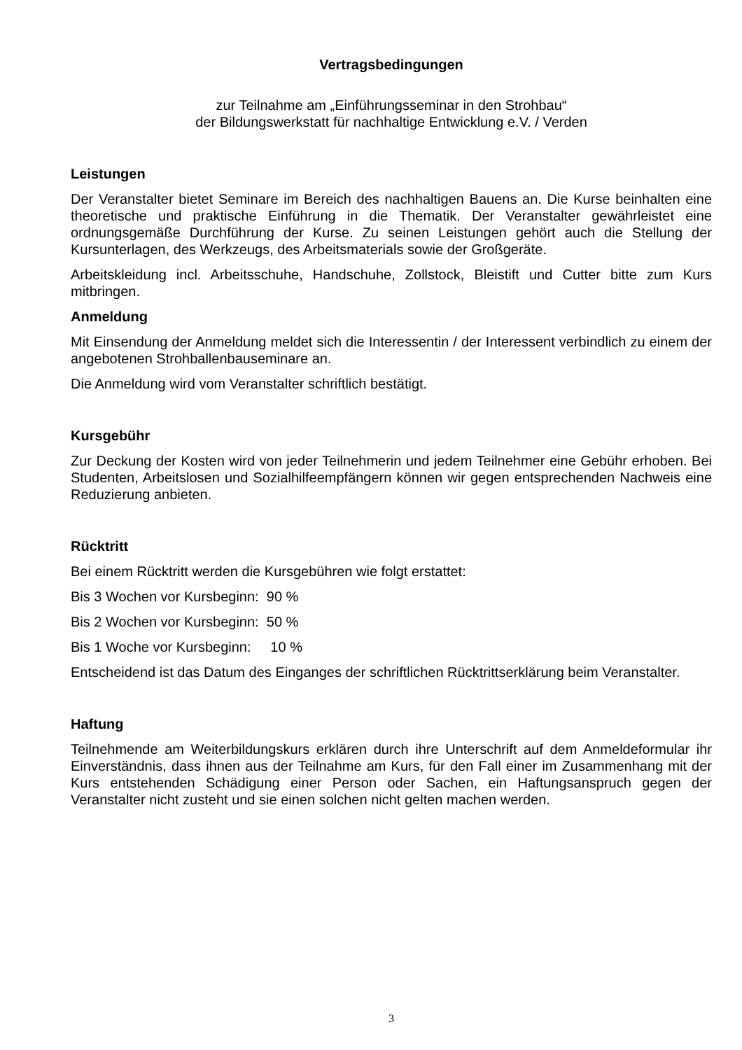Vertragsbedingungen
zur Teilnahme am „Einführungsseminar in den Strohbau“
der Bildungswerkstatt für nachhaltige Entwicklung e.V. / Verden
Leistungen
Der Veranstalter bietet Seminare im Bereich des nachhaltigen Bauens an. Die Kurse beinhalten eine theoretische und praktische Einführung in die Thematik. Der Veranstalter gewährleistet eine ordnungsgemäße Durchführung der Kurse. Zu seinen Leistungen gehört auch die Stellung der Kursunterlagen, des Werkzeugs, des Arbeitsmaterials sowie der Großgeräte.
Arbeitskleidung incl. Arbeitsschuhe, Handschuhe, Zollstock, Bleistift und Cutter bitte zum Kurs mitbringen.
Anmeldung
Mit Einsendung der Anmeldung meldet sich die Interessentin / der Interessent verbindlich zu einem der angebotenen Strohballenbauseminare an.
Die Anmeldung wird vom Veranstalter schriftlich bestätigt.
Kursgebühr
Zur Deckung der Kosten wird von jeder Teilnehmerin und jedem Teilnehmer eine Gebühr erhoben. Bei Studenten, Arbeitslosen und Sozialhilfeempfängern können wir gegen entsprechenden Nachweis eine Reduzierung anbieten.
Rücktritt
Bei einem Rücktritt werden die Kursgebühren wie folgt erstattet:
Bis 3 Wochen vor Kursbeginn: 90 %
Bis 2 Wochen vor Kursbeginn: 50 %
Bis 1 Woche vor Kursbeginn: 10 %
Entscheidend ist das Datum des Einganges der schriftlichen Rücktrittserklärung beim Veranstalter.
Haftung
Teilnehmende am Weiterbildungskurs erklären durch ihre Unterschrift auf dem Anmeldeformular ihr Einverständnis, dass ihnen aus der Teilnahme am Kurs, für den Fall einer im Zusammenhang mit der Kurs entstehenden Schädigung einer Person oder Sachen, ein Haftungsanspruch gegen der Veranstalter nicht zusteht und sie einen solchen nicht gelten machen werden.
3